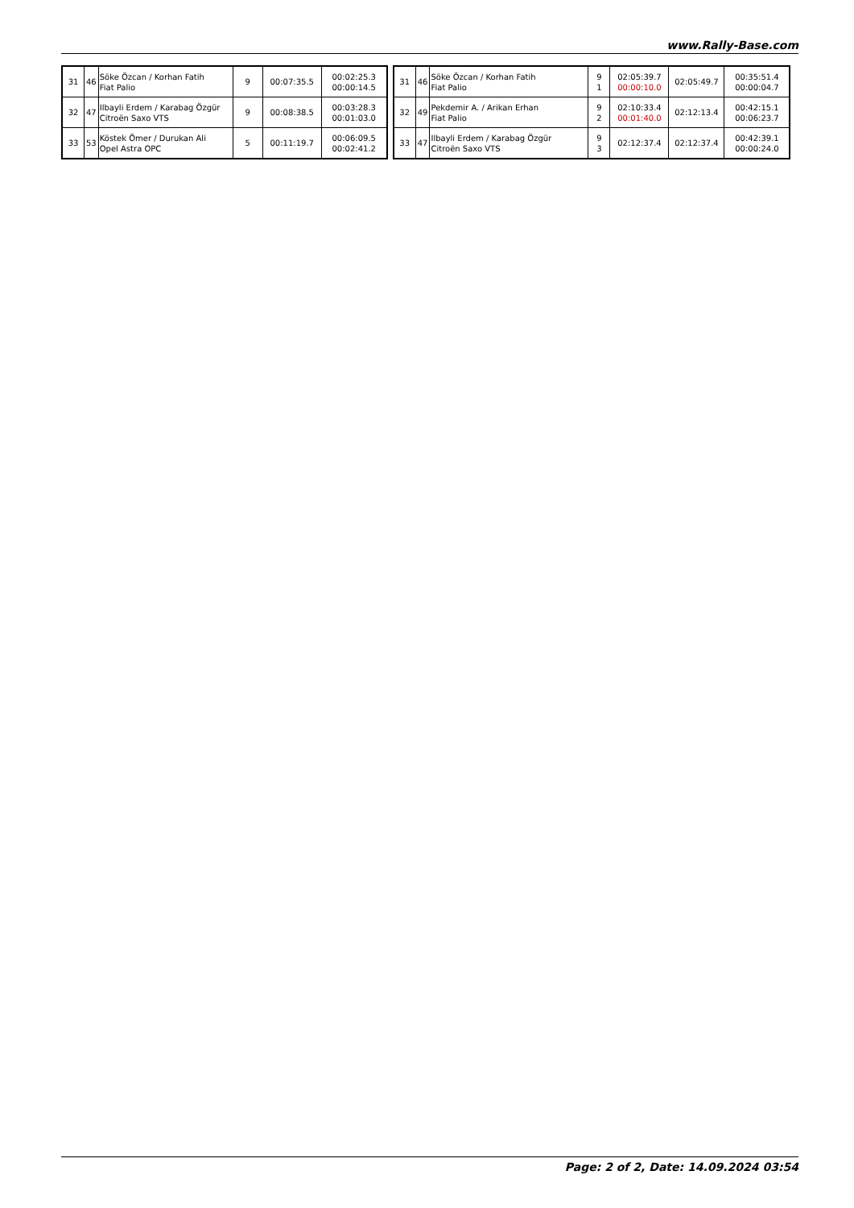www.Rally-Base.com
| 31 | 46 | Söke Özcan / Korhan Fatih Fiat Palio | 9 | 00:07:35.5 | 00:02:25.3 00:00:14.5 |
| 32 | 47 | Ilbayli Erdem / Karabag Özgür Citroën Saxo VTS | 9 | 00:08:38.5 | 00:03:28.3 00:01:03.0 |
| 33 | 53 | Köstek Ömer / Durukan Ali Opel Astra OPC | 5 | 00:11:19.7 | 00:06:09.5 00:02:41.2 |
| 31 | 46 | Söke Özcan / Korhan Fatih Fiat Palio | 9 1 | 02:05:39.7 00:00:10.0 | 02:05:49.7 | 00:35:51.4 00:00:04.7 |
| 32 | 49 | Pekdemir A. / Arikan Erhan Fiat Palio | 9 2 | 02:10:33.4 00:01:40.0 | 02:12:13.4 | 00:42:15.1 00:06:23.7 |
| 33 | 47 | Ilbayli Erdem / Karabag Özgür Citroën Saxo VTS | 9 3 | 02:12:37.4 | 02:12:37.4 | 00:42:39.1 00:00:24.0 |
Page: 2 of 2, Date: 14.09.2024 03:54